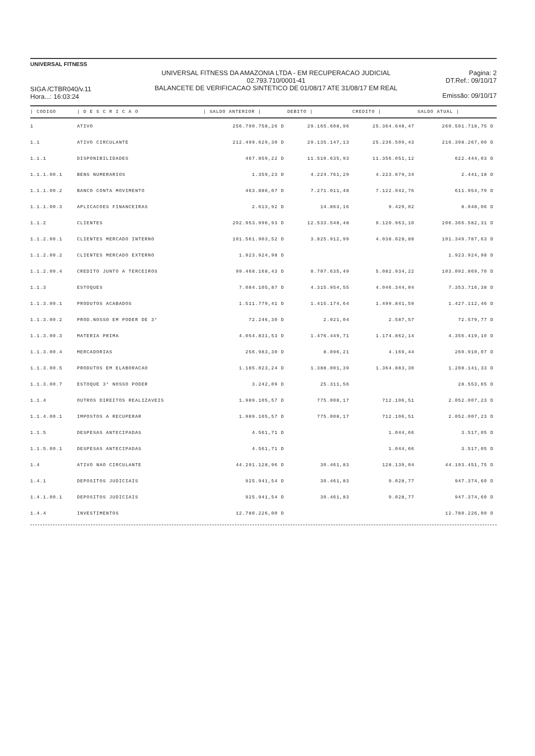UNIVERSAL FITNESS
SIGA /CTBR040/v.11
Hora...: 16:03:24
UNIVERSAL FITNESS DA AMAZONIA LTDA - EM RECUPERACAO JUDICIAL
02.793.710/0001-41
BALANCETE DE VERIFICACAO SINTETICO DE 01/08/17 ATE 31/08/17 EM REAL
Pagina: 2
DT.Ref.: 09/10/17
Emissão: 09/10/17
| / CODIGO | / D E S C R I C A O | / SALDO ANTERIOR / | DEBITO / | CREDITO / | SALDO ATUAL / |
| --- | --- | --- | --- | --- | --- |
| 1 | ATIVO | 256.790.758,26 D | 29.165.608,96 | 25.364.648,47 | 260.591.718,75 D |
| 1.1 | ATIVO CIRCULANTE | 212.499.629,30 D | 29.135.147,13 | 25.236.509,43 | 216.398.267,00 D |
| 1.1.1 | DISPONIBILIDADES | 467.859,22 D | 11.510.635,93 | 11.356.051,12 | 622.444,03 D |
| 1.1.1.00.1 | BENS NUMERARIOS | 1.359,23 D | 4.224.761,29 | 4.223.679,34 | 2.441,18 D |
| 1.1.1.00.2 | BANCO CONTA MOVIMENTO | 463.886,07 D | 7.271.011,48 | 7.122.942,76 | 611.954,79 D |
| 1.1.1.00.3 | APLICACOES FINANCEIRAS | 2.613,92 D | 14.863,16 | 9.429,02 | 8.048,06 D |
| 1.1.2 | CLIENTES | 202.953.996,93 D | 12.533.548,48 | 9.120.963,10 | 206.366.582,31 D |
| 1.1.2.00.1 | CLIENTES MERCADO INTERNO | 101.561.903,52 D | 3.825.912,99 | 4.038.028,88 | 101.349.787,63 D |
| 1.1.2.00.2 | CLIENTES MERCADO EXTERNO | 1.923.924,98 D | | | 1.923.924,98 D |
| 1.1.2.00.4 | CREDITO JUNTO A TERCEIROS | 99.468.168,43 D | 8.707.635,49 | 5.082.934,22 | 103.092.869,70 D |
| 1.1.3 | ESTOQUES | 7.084.105,87 D | 4.315.954,55 | 4.046.344,04 | 7.353.716,38 D |
| 1.1.3.00.1 | PRODUTOS ACABADOS | 1.511.779,41 D | 1.415.174,64 | 1.499.841,59 | 1.427.112,46 D |
| 1.1.3.00.2 | PROD.NOSSO EM PODER DE 3° | 72.246,30 D | 2.921,04 | 2.587,57 | 72.579,77 D |
| 1.1.3.00.3 | MATERIA PRIMA | 4.054.831,53 D | 1.476.449,71 | 1.174.862,14 | 4.356.419,10 D |
| 1.1.3.00.4 | MERCADORIAS | 256.983,30 D | 8.096,21 | 4.169,44 | 260.910,07 D |
| 1.1.3.00.5 | PRODUTOS EM ELABORACAO | 1.185.023,24 D | 1.388.001,39 | 1.364.883,30 | 1.208.141,33 D |
| 1.1.3.00.7 | ESTOQUE 3° NOSSO PODER | 3.242,09 D | 25.311,56 | | 28.553,65 D |
| 1.1.4 | OUTROS DIREITOS REALIZAVEIS | 1.989.105,57 D | 775.008,17 | 712.106,51 | 2.052.007,23 D |
| 1.1.4.00.1 | IMPOSTOS A RECUPERAR | 1.989.105,57 D | 775.008,17 | 712.106,51 | 2.052.007,23 D |
| 1.1.5 | DESPESAS ANTECIPADAS | 4.561,71 D | | 1.044,66 | 3.517,05 D |
| 1.1.5.00.1 | DESPESAS ANTECIPADAS | 4.561,71 D | | 1.044,66 | 3.517,05 D |
| 1.4 | ATIVO NAO CIRCULANTE | 44.291.128,96 D | 30.461,83 | 128.139,04 | 44.193.451,75 D |
| 1.4.1 | DEPOSITOS JUDICIAIS | 925.941,54 D | 30.461,83 | 9.028,77 | 947.374,60 D |
| 1.4.1.00.1 | DEPOSITOS JUDICIAIS | 925.941,54 D | 30.461,83 | 9.028,77 | 947.374,60 D |
| 1.4.4 | INVESTIMENTOS | 12.780.226,00 D | | | 12.780.226,00 D |